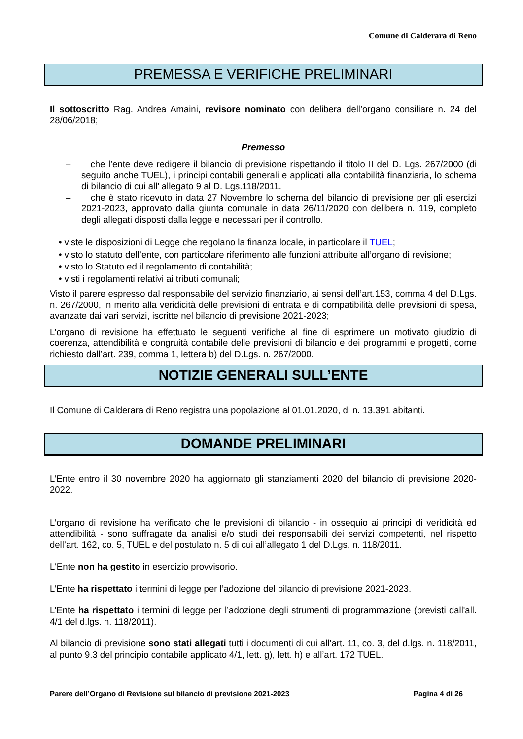Comune di Calderara di Reno
PREMESSA E VERIFICHE PRELIMINARI
Il sottoscritto Rag. Andrea Amaini, revisore nominato con delibera dell’organo consiliare n. 24 del 28/06/2018;
Premesso
– che l’ente deve redigere il bilancio di previsione rispettando il titolo II del D. Lgs. 267/2000 (di seguito anche TUEL), i principi contabili generali e applicati alla contabilità finanziaria, lo schema di bilancio di cui all’ allegato 9 al D. Lgs.118/2011.
– che è stato ricevuto in data 27 Novembre lo schema del bilancio di previsione per gli esercizi 2021-2023, approvato dalla giunta comunale in data 26/11/2020 con delibera n. 119, completo degli allegati disposti dalla legge e necessari per il controllo.
• viste le disposizioni di Legge che regolano la finanza locale, in particolare il TUEL;
• visto lo statuto dell’ente, con particolare riferimento alle funzioni attribuite all’organo di revisione;
• visto lo Statuto ed il regolamento di contabilità;
• visti i regolamenti relativi ai tributi comunali;
Visto il parere espresso dal responsabile del servizio finanziario, ai sensi dell’art.153, comma 4 del D.Lgs. n. 267/2000, in merito alla veridicità delle previsioni di entrata e di compatibilità delle previsioni di spesa, avanzate dai vari servizi, iscritte nel bilancio di previsione 2021-2023;
L’organo di revisione ha effettuato le seguenti verifiche al fine di esprimere un motivato giudizio di coerenza, attendibilità e congruità contabile delle previsioni di bilancio e dei programmi e progetti, come richiesto dall’art. 239, comma 1, lettera b) del D.Lgs. n. 267/2000.
NOTIZIE GENERALI SULL’ENTE
Il Comune di Calderara di Reno registra una popolazione al 01.01.2020, di n. 13.391 abitanti.
DOMANDE PRELIMINARI
L’Ente entro il 30 novembre 2020 ha aggiornato gli stanziamenti 2020 del bilancio di previsione 2020-2022.
L’organo di revisione ha verificato che le previsioni di bilancio - in ossequio ai principi di veridicità ed attendibilità - sono suffragate da analisi e/o studi dei responsabili dei servizi competenti, nel rispetto dell’art. 162, co. 5, TUEL e del postulato n. 5 di cui all’allegato 1 del D.Lgs. n. 118/2011.
L'Ente non ha gestito in esercizio provvisorio.
L’Ente ha rispettato i termini di legge per l’adozione del bilancio di previsione 2021-2023.
L’Ente ha rispettato i termini di legge per l’adozione degli strumenti di programmazione (previsti dall'all. 4/1 del d.lgs. n. 118/2011).
Al bilancio di previsione sono stati allegati tutti i documenti di cui all’art. 11, co. 3, del d.lgs. n. 118/2011, al punto 9.3 del principio contabile applicato 4/1, lett. g), lett. h) e all’art. 172 TUEL.
Parere dell’Organo di Revisione sul bilancio di previsione 2021-2023 Pagina 4 di 26